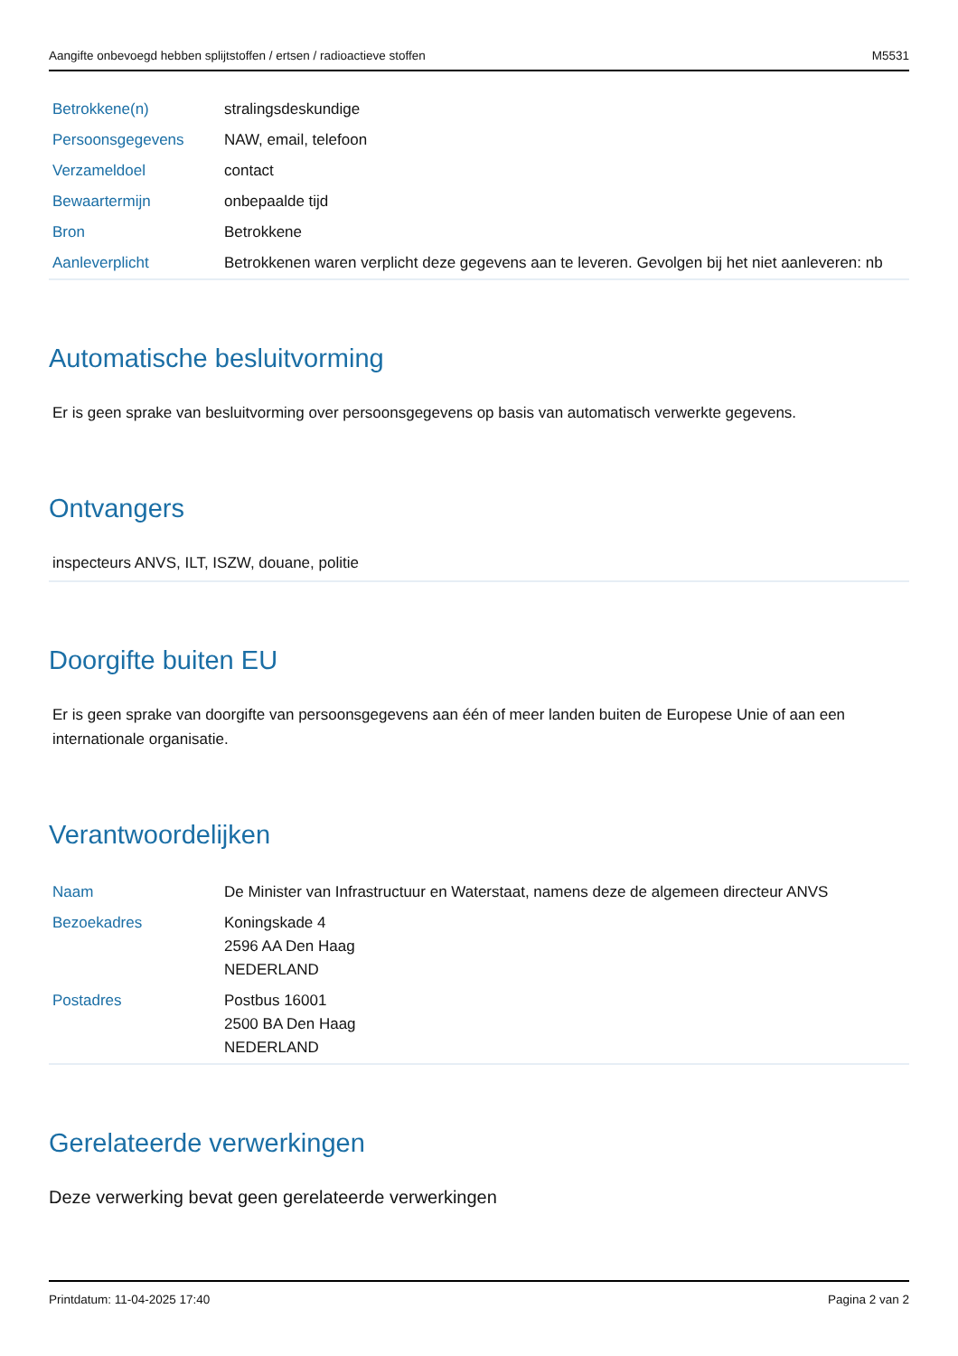Aangifte onbevoegd hebben splijtstoffen / ertsen / radioactieve stoffen M5531
| Betrokkene(n) | stralingsdeskundige |
| Persoonsgegevens | NAW, email, telefoon |
| Verzameldoel | contact |
| Bewaartermijn | onbepaalde tijd |
| Bron | Betrokkene |
| Aanleverplicht | Betrokkenen waren verplicht deze gegevens aan te leveren. Gevolgen bij het niet aanleveren: nb |
Automatische besluitvorming
Er is geen sprake van besluitvorming over persoonsgegevens op basis van automatisch verwerkte gegevens.
Ontvangers
inspecteurs ANVS, ILT, ISZW, douane, politie
Doorgifte buiten EU
Er is geen sprake van doorgifte van persoonsgegevens aan één of meer landen buiten de Europese Unie of aan een internationale organisatie.
Verantwoordelijken
| Naam | De Minister van Infrastructuur en Waterstaat, namens deze de algemeen directeur ANVS |
| Bezoekadres | Koningskade 4 2596 AA Den Haag NEDERLAND |
| Postadres | Postbus 16001 2500 BA Den Haag NEDERLAND |
Gerelateerde verwerkingen
Deze verwerking bevat geen gerelateerde verwerkingen
Printdatum: 11-04-2025 17:40 Pagina 2 van 2